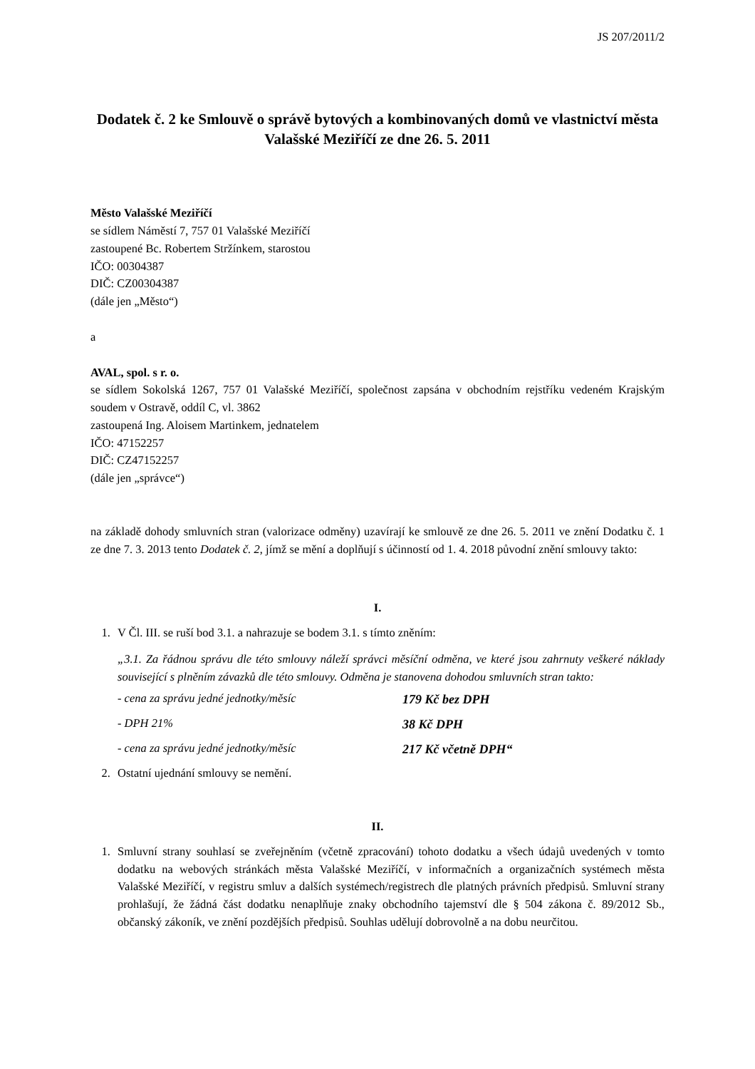JS 207/2011/2
Dodatek č. 2 ke Smlouvě o správě bytových a kombinovaných domů ve vlastnictví města Valašské Meziříčí ze dne 26. 5. 2011
Město Valašské Meziříčí
se sídlem Náměstí 7, 757 01 Valašské Meziříčí
zastoupené Bc. Robertem Stržínkem, starostou
IČO: 00304387
DIČ: CZ00304387
(dále jen „Město“)
a
AVAL, spol. s r. o.
se sídlem Sokolská 1267, 757 01 Valašské Meziříčí, společnost zapsána v obchodním rejstříku vedeném Krajským soudem v Ostravě, oddíl C, vl. 3862
zastoupená Ing. Aloisem Martinkem, jednatelem
IČO: 47152257
DIČ: CZ47152257
(dále jen „správce“)
na základě dohody smluvních stran (valorizace odměny) uzavírají ke smlouvě ze dne 26. 5. 2011 ve znění Dodatku č. 1 ze dne 7. 3. 2013 tento Dodatek č. 2, jímž se mění a doplňují s účinností od 1. 4. 2018 původní znění smlouvy takto:
I.
1. V Čl. III. se ruší bod 3.1. a nahrazuje se bodem 3.1. s tímto zněním:
„3.1. Za řádnou správu dle této smlouvy náleží správci měsíční odměna, ve které jsou zahrnuty veškeré náklady související s plněním závazků dle této smlouvy. Odměna je stanovena dohodou smluvních stran takto:
- cena za správu jedné jednotky/měsíc 179 Kč bez DPH
- DPH 21% 38 Kč DPH
- cena za správu jedné jednotky/měsíc 217 Kč včetně DPH“
2. Ostatní ujednání smlouvy se nemění.
II.
1. Smluvní strany souhlasí se zveřejněním (včetně zpracování) tohoto dodatku a všech údajů uvedených v tomto dodatku na webových stránkách města Valašské Meziříčí, v informačních a organizačních systémech města Valašské Meziříčí, v registru smluv a dalších systémech/registrech dle platných právních předpisů. Smluvní strany prohlašují, že žádná část dodatku nenaplňuje znaky obchodního tajemství dle § 504 zákona č. 89/2012 Sb., občanský zákoník, ve znění pozdějších předpisů. Souhlas udělují dobrovolně a na dobu neurčitou.